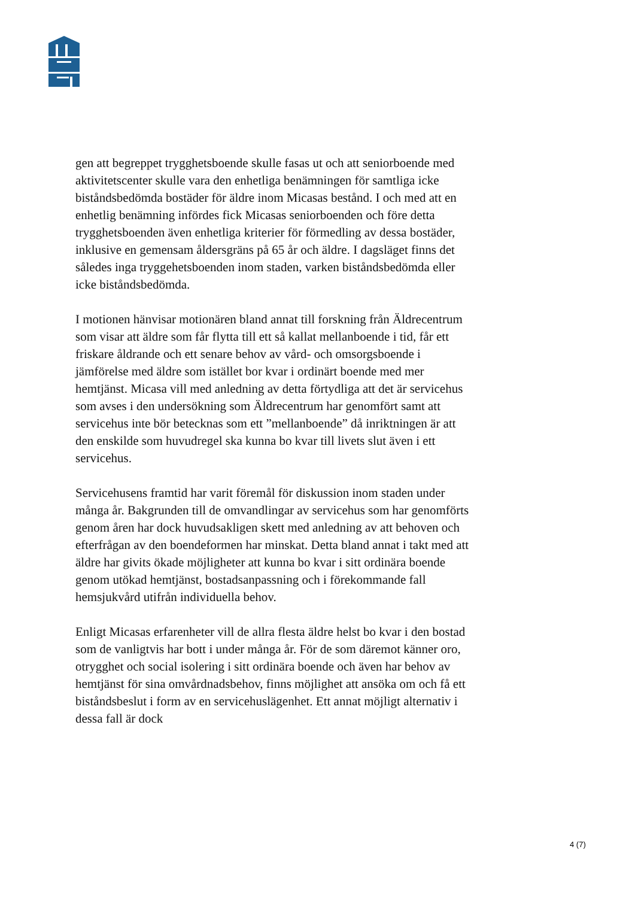gen att begreppet trygghetsboende skulle fasas ut och att seniorbo­ende med aktivitetscenter skulle vara den enhetliga benämningen för samtliga icke biståndsbedömda bostäder för äldre inom Micasas be­stånd. I och med att en enhetlig benämning infördes fick Micasas se­niorboenden och före detta trygghetsboenden även enhetliga krite­rier för förmedling av dessa bostäder, inklusive en gemensam ålders­gräns på 65 år och äldre. I dagsläget finns det således inga tryggehets­boenden inom staden, varken biståndsbedömda eller icke bistånds­bedömda.
I motionen hänvisar motionären bland annat till forskning från Äld­recentrum som visar att äldre som får flytta till ett så kallat mellanbo­ende i tid, får ett friskare åldrande och ett senare behov av vård- och omsorgsboende i jämförelse med äldre som istället bor kvar i ordi­närt boende med mer hemtjänst. Micasa vill med anledning av detta förtydliga att det är servicehus som avses i den undersökning som Äldrecentrum har genomfört samt att servicehus inte bör betecknas som ett ”mellanboende” då inriktningen är att den enskilde som hu­vudregel ska kunna bo kvar till livets slut även i ett servicehus.
Servicehusens framtid har varit föremål för diskussion inom staden under många år. Bakgrunden till de omvandlingar av servicehus som har genomförts genom åren har dock huvudsakligen skett med anledning av att behoven och efterfrågan av den boendeformen har minskat. Detta bland annat i takt med att äldre har givits ökade möj­ligheter att kunna bo kvar i sitt ordinära boende genom utökad hem­tjänst, bostadsanpassning och i förekommande fall hemsjukvård uti­från individuella behov.
Enligt Micasas erfarenheter vill de allra flesta äldre helst bo kvar i den bostad som de vanligtvis har bott i under många år. För de som däremot känner oro, otrygghet och social isolering i sitt ordinära bo­ende och även har behov av hemtjänst för sina omvårdnadsbehov, finns möjlighet att ansöka om och få ett biståndsbeslut i form av en servicehuslägenhet. Ett annat möjligt alternativ i dessa fall är dock
4 (7)